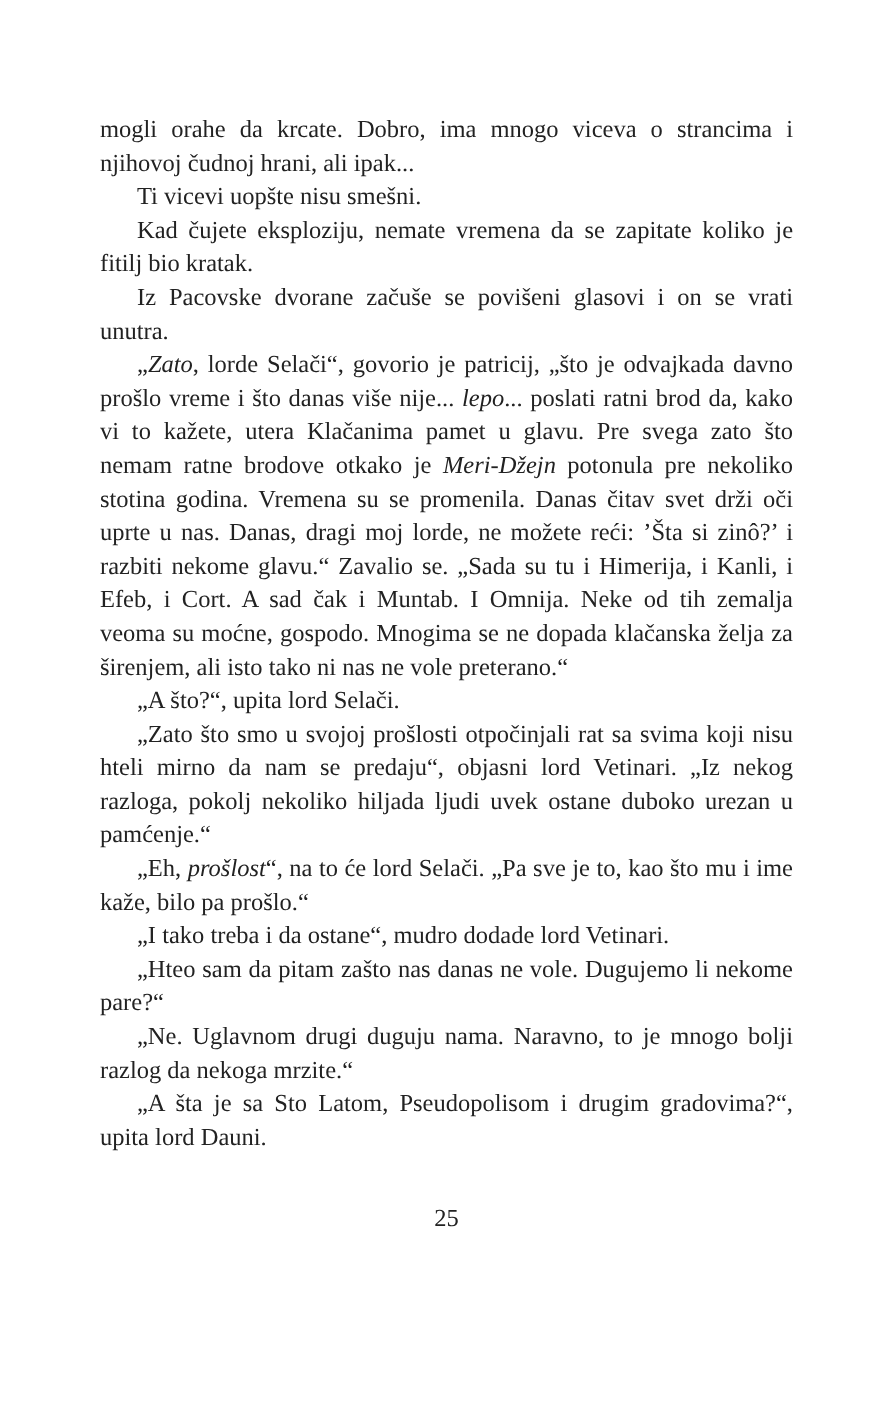mogli orahe da krcate. Dobro, ima mnogo viceva o strancima i njihovoj čudnoj hrani, ali ipak...
Ti vicevi uopšte nisu smešni.
Kad čujete eksploziju, nemate vremena da se zapitate koliko je fitilj bio kratak.
Iz Pacovske dvorane začuše se povišeni glasovi i on se vrati unutra.
„Zato, lorde Selači“, govorio je patricij, „što je odvajkada davno prošlo vreme i što danas više nije... lepo... poslati ratni brod da, kako vi to kažete, utera Klačanima pamet u glavu. Pre svega zato što nemam ratne brodove otkako je Meri-Džejn potonula pre nekoliko stotina godina. Vremena su se promenila. Danas čitav svet drži oči uprte u nas. Danas, dragi moj lorde, ne možete reći: ’Šta si zinô?’ i razbiti nekome glavu.“ Zavalio se. „Sada su tu i Himerija, i Kanli, i Efeb, i Cort. A sad čak i Muntab. I Omnija. Neke od tih zemalja veoma su moćne, gospodo. Mnogima se ne dopada klačanska želja za širenjem, ali isto tako ni nas ne vole preterano.“
„A što?“, upita lord Selači.
„Zato što smo u svojoj prošlosti otpočinjali rat sa svima koji nisu hteli mirno da nam se predaju“, objasni lord Vetinari. „Iz nekog razloga, pokolj nekoliko hiljada ljudi uvek ostane duboko urezan u pamćenje.“
„Eh, prošlost“, na to će lord Selači. „Pa sve je to, kao što mu i ime kaže, bilo pa prošlo.“
„I tako treba i da ostane“, mudro dodade lord Vetinari.
„Hteo sam da pitam zašto nas danas ne vole. Dugujemo li nekome pare?“
„Ne. Uglavnom drugi duguju nama. Naravno, to je mnogo bolji razlog da nekoga mrzite.“
„A šta je sa Sto Latom, Pseudopolisom i drugim gradovima?“, upita lord Dauni.
25